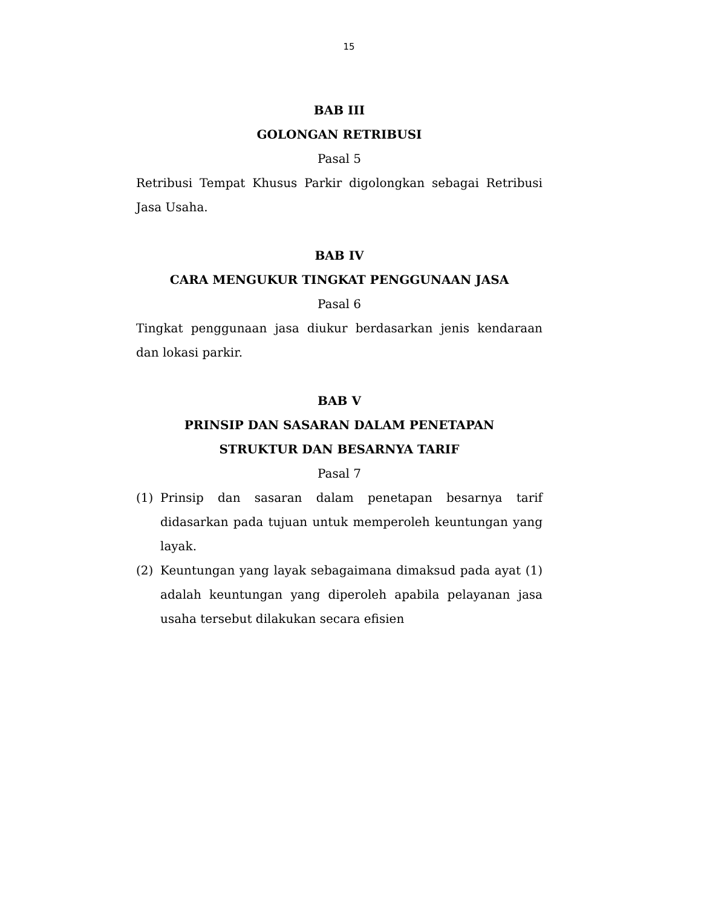15
BAB III
GOLONGAN RETRIBUSI
Pasal 5
Retribusi Tempat Khusus Parkir digolongkan sebagai Retribusi Jasa Usaha.
BAB IV
CARA MENGUKUR TINGKAT PENGGUNAAN JASA
Pasal 6
Tingkat penggunaan jasa diukur berdasarkan jenis kendaraan dan lokasi parkir.
BAB V
PRINSIP DAN SASARAN DALAM PENETAPAN
STRUKTUR DAN BESARNYA TARIF
Pasal 7
(1) Prinsip dan sasaran dalam penetapan besarnya tarif didasarkan pada tujuan untuk memperoleh keuntungan yang layak.
(2) Keuntungan yang layak sebagaimana dimaksud pada ayat (1) adalah keuntungan yang diperoleh apabila pelayanan jasa usaha tersebut dilakukan secara efisien